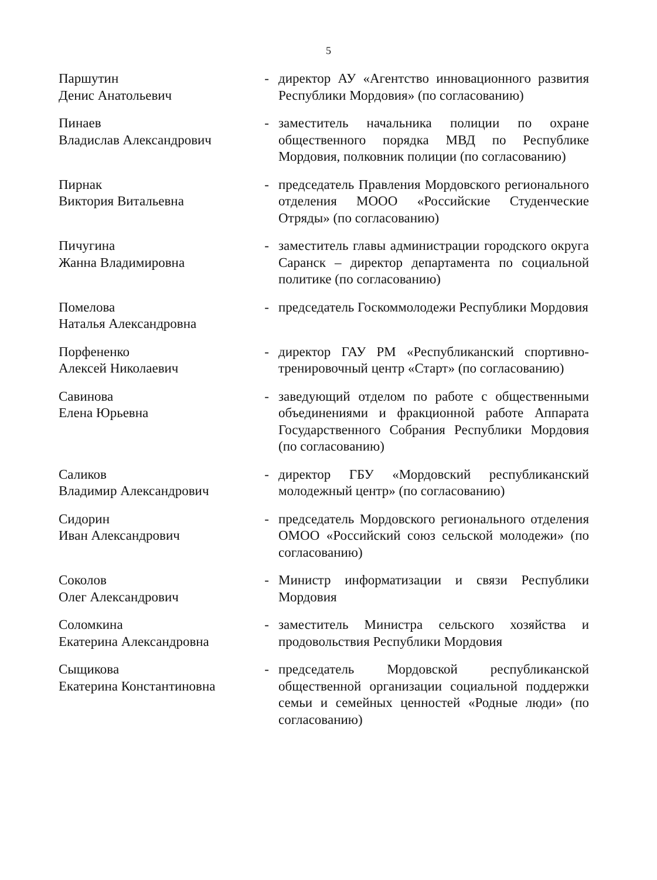5
| Паршутин Денис Анатольевич | - | директор АУ «Агентство инновационного развития Республики Мордовия» (по согласованию) |
| Пинаев Владислав Александрович | - | заместитель начальника полиции по охране общественного порядка МВД по Республике Мордовия, полковник полиции (по согласованию) |
| Пирнак Виктория Витальевна | - | председатель Правления Мордовского регионального отделения МООО «Российские Студенческие Отряды» (по согласованию) |
| Пичугина Жанна Владимировна | - | заместитель главы администрации городского округа Саранск – директор департамента по социальной политике (по согласованию) |
| Помелова Наталья Александровна | - | председатель Госкоммолодежи Республики Мордовия |
| Порфененко Алексей Николаевич | - | директор ГАУ РМ «Республиканский спортивно-тренировочный центр «Старт» (по согласованию) |
| Савинова Елена Юрьевна | - | заведующий отделом по работе с общественными объединениями и фракционной работе Аппарата Государственного Собрания Республики Мордовия (по согласованию) |
| Саликов Владимир Александрович | - | директор ГБУ «Мордовский республиканский молодежный центр» (по согласованию) |
| Сидорин Иван Александрович | - | председатель Мордовского регионального отделения ОМОО «Российский союз сельской молодежи» (по согласованию) |
| Соколов Олег Александрович | - | Министр информатизации и связи Республики Мордовия |
| Соломкина Екатерина Александровна | - | заместитель Министра сельского хозяйства и продовольствия Республики Мордовия |
| Сыщикова Екатерина Константиновна | - | председатель Мордовской республиканской общественной организации социальной поддержки семьи и семейных ценностей «Родные люди» (по согласованию) |